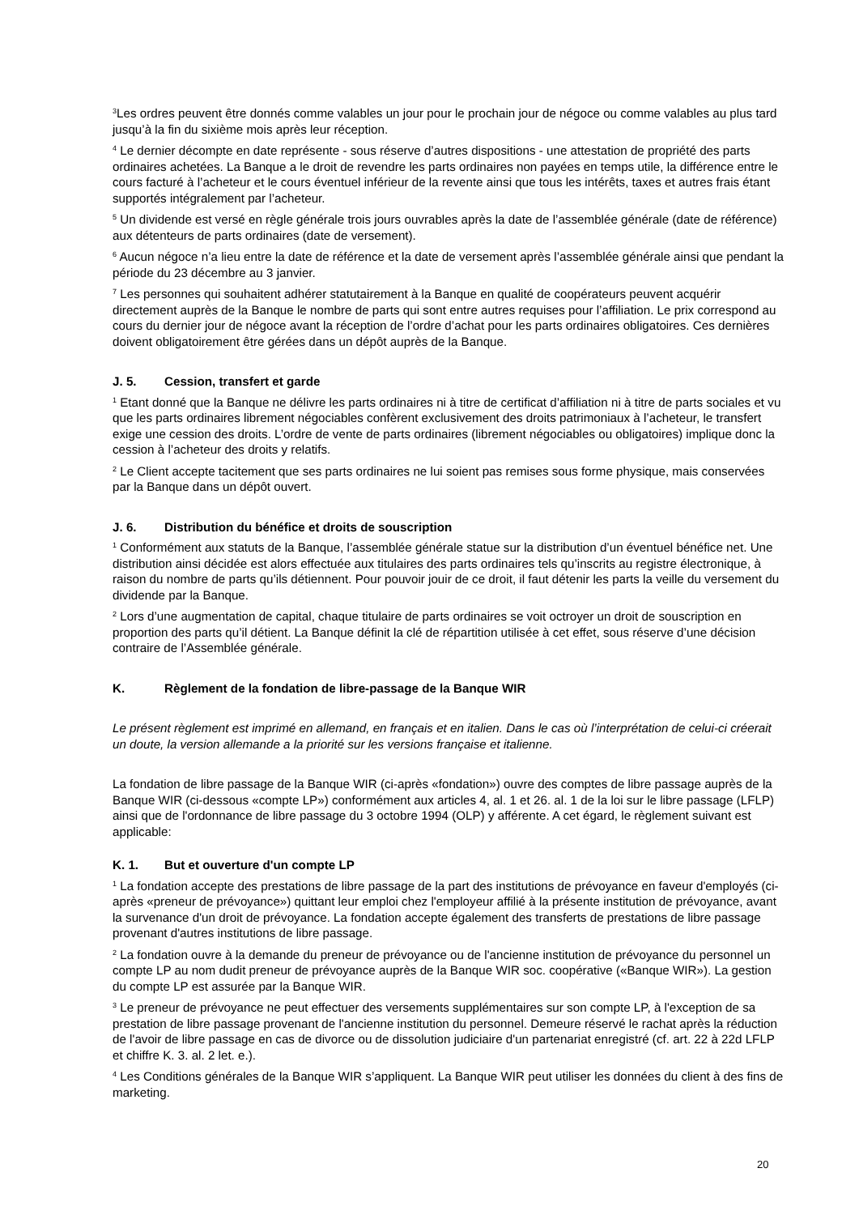<sup>3</sup> Les ordres peuvent être donnés comme valables un jour pour le prochain jour de négoce ou comme valables au plus tard jusqu’à la fin du sixième mois après leur réception.
<sup>4</sup> Le dernier décompte en date représente - sous réserve d’autres dispositions - une attestation de propriété des parts ordinaires achetées. La Banque a le droit de revendre les parts ordinaires non payées en temps utile, la différence entre le cours facturé à l’acheteur et le cours éventuel inférieur de la revente ainsi que tous les intérêts, taxes et autres frais étant supportés intégralement par l’acheteur.
<sup>5</sup> Un dividende est versé en règle générale trois jours ouvrables après la date de l’assemblée générale (date de référence) aux détenteurs de parts ordinaires (date de versement).
<sup>6</sup> Aucun négoce n’a lieu entre la date de référence et la date de versement après l’assemblée générale ainsi que pendant la période du 23 décembre au 3 janvier.
<sup>7</sup> Les personnes qui souhaitent adhérer statutairement à la Banque en qualité de coopérateurs peuvent acquérir directement auprès de la Banque le nombre de parts qui sont entre autres requises pour l’affiliation. Le prix correspond au cours du dernier jour de négoce avant la réception de l’ordre d’achat pour les parts ordinaires obligatoires. Ces dernières doivent obligatoirement être gérées dans un dépôt auprès de la Banque.
J. 5. Cession, transfert et garde
<sup>1</sup> Etant donné que la Banque ne délivre les parts ordinaires ni à titre de certificat d’affiliation ni à titre de parts sociales et vu que les parts ordinaires librement négociables confèrent exclusivement des droits patrimoniaux à l’acheteur, le transfert exige une cession des droits. L’ordre de vente de parts ordinaires (librement négociables ou obligatoires) implique donc la cession à l’acheteur des droits y relatifs.
<sup>2</sup> Le Client accepte tacitement que ses parts ordinaires ne lui soient pas remises sous forme physique, mais conservées par la Banque dans un dépôt ouvert.
J. 6. Distribution du bénéfice et droits de souscription
<sup>1</sup> Conformément aux statuts de la Banque, l’assemblée générale statue sur la distribution d’un éventuel bénéfice net. Une distribution ainsi décidée est alors effectuée aux titulaires des parts ordinaires tels qu’inscrits au registre électronique, à raison du nombre de parts qu’ils détiennent. Pour pouvoir jouir de ce droit, il faut détenir les parts la veille du versement du dividende par la Banque.
<sup>2</sup> Lors d’une augmentation de capital, chaque titulaire de parts ordinaires se voit octroyer un droit de souscription en proportion des parts qu’il détient. La Banque définit la clé de répartition utilisée à cet effet, sous réserve d’une décision contraire de l’Assemblée générale.
K. Règlement de la fondation de libre-passage de la Banque WIR
Le présent règlement est imprimé en allemand, en français et en italien. Dans le cas où l’interprétation de celui-ci créerait un doute, la version allemande a la priorité sur les versions française et italienne.
La fondation de libre passage de la Banque WIR (ci-après «fondation») ouvre des comptes de libre passage auprès de la Banque WIR (ci-dessous «compte LP») conformément aux articles 4, al. 1 et 26. al. 1 de la loi sur le libre passage (LFLP) ainsi que de l'ordonnance de libre passage du 3 octobre 1994 (OLP) y afférente. A cet égard, le règlement suivant est applicable:
K. 1. But et ouverture d'un compte LP
<sup>1</sup> La fondation accepte des prestations de libre passage de la part des institutions de prévoyance en faveur d'employés (ci-après «preneur de prévoyance») quittant leur emploi chez l'employeur affilié à la présente institution de prévoyance, avant la survenance d'un droit de prévoyance. La fondation accepte également des transferts de prestations de libre passage provenant d'autres institutions de libre passage.
<sup>2</sup> La fondation ouvre à la demande du preneur de prévoyance ou de l'ancienne institution de prévoyance du personnel un compte LP au nom dudit preneur de prévoyance auprès de la Banque WIR soc. coopérative («Banque WIR»). La gestion du compte LP est assurée par la Banque WIR.
<sup>3</sup> Le preneur de prévoyance ne peut effectuer des versements supplémentaires sur son compte LP, à l'exception de sa prestation de libre passage provenant de l'ancienne institution du personnel. Demeure réservé le rachat après la réduction de l'avoir de libre passage en cas de divorce ou de dissolution judiciaire d'un partenariat enregistré (cf. art. 22 à 22d LFLP et chiffre K. 3. al. 2 let. e.).
<sup>4</sup> Les Conditions générales de la Banque WIR s’appliquent. La Banque WIR peut utiliser les données du client à des fins de marketing.
20